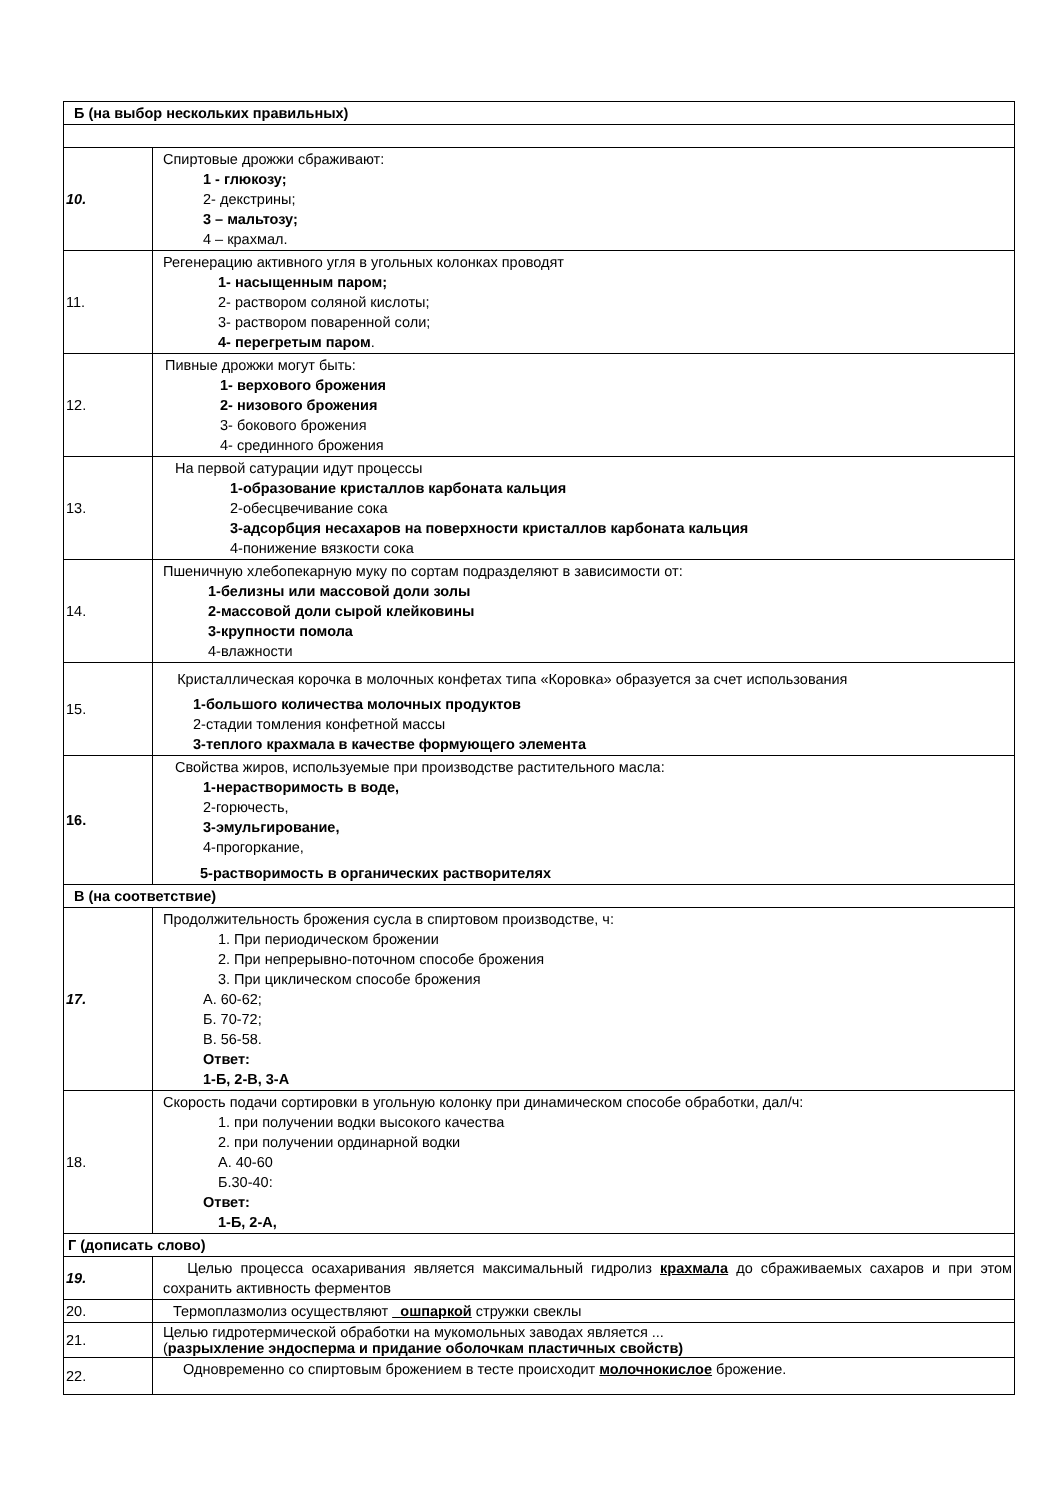| Б (на выбор нескольких правильных) | |
| 10. | Спиртовые дрожжи сбраживают: 1 - глюкозу; 2- декстрины; 3 – мальтозу; 4 – крахмал. |
| 11. | Регенерацию активного угля в угольных колонках проводят 1- насыщенным паром; 2- раствором соляной кислоты; 3- раствором поваренной соли; 4- перегретым паром . |
| 12. | Пивные дрожжи могут быть: 1- верхового брожения 2- низового брожения 3- бокового брожения 4- срединного брожения |
| 13. | На первой сатурации идут процессы 1-образование кристаллов карбоната кальция 2-обесцвечивание сока 3-адсорбция несахаров на поверхности кристаллов карбоната кальция 4-понижение вязкости сока |
| 14. | Пшеничную хлебопекарную муку по сортам подразделяют в зависимости от: 1-белизны или массовой доли золы 2-массовой доли сырой клейковины 3-крупности помола 4-влажности |
| 15. | Кристаллическая корочка в молочных конфетах типа «Коровка» образуется за счет использования 1-большого количества молочных продуктов 2-стадии томления конфетной массы 3-теплого крахмала в качестве формующего элемента |
| 16. | Свойства жиров, используемые при производстве растительного масла: 1-нерастворимость в воде, 2-горючесть, 3-эмульгирование, 4-прогоркание, 5-растворимость в органических растворителях |
| В (на соответствие) | |
| 17. | Продолжительность брожения сусла в спиртовом производстве, ч: 1. При периодическом брожении 2. При непрерывно-поточном способе брожения 3. При циклическом способе брожения А. 60-62; Б. 70-72; В. 56-58. Ответ: 1-Б, 2-В, 3-А |
| 18. | Скорость подачи сортировки в угольную колонку при динамическом способе обработки, дал/ч: 1. при получении водки высокого качества 2. при получении ординарной водки А. 40-60 Б.30-40: Ответ: 1-Б, 2-А, |
| Г (дописать слово) | |
| 19. | Целью процесса осахаривания является максимальный гидролиз крахмала до сбраживаемых сахаров и при этом сохранить активность ферментов |
| 20. | Термоплазмолиз осуществляют _ошпаркой стружки свеклы |
| 21. | Целью гидротермической обработки на мукомольных заводах является ... ( разрыхление эндосперма и придание оболочкам пластичных свойств) |
| 22. | Одновременно со спиртовым брожением в тесте происходит молочнокислое брожение. |